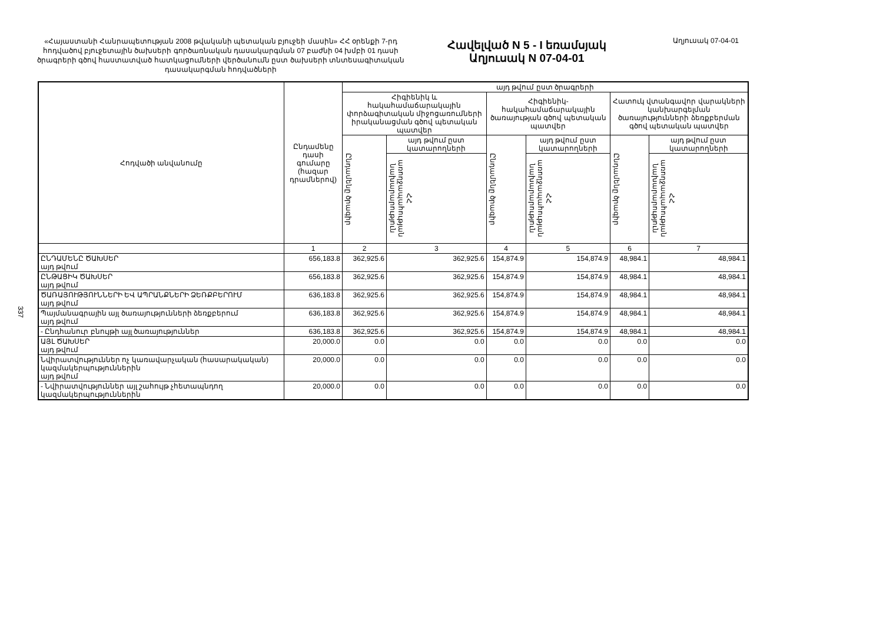«Հայաստանի Հանրապետության 2008 թվականի պետական բյուջեի մասին» ՀՀ օրենքի 7-րդ հոդվածով բյուջետային ծախսերի գործառնական դասակարգման 07 բաժնի 04 խմբի 01 դասի ծրագրերի գծով հաստատված հատկացումների վերծանումն ըստ ծախսերի տնտեսագիտական դասակարգման հոդվածների
Հավելված N 5 - I եռամսյակ
Աղյուսակ N 07-04-01
Աղյուսակ 07-04-01
337
| Հոդվածի անվանումը | Ընդամենը դասի գումարը (հազար դրամներով) | այդ թվում ըստ ծրագրերի | | | | | |
| --- | --- | --- | --- | --- | --- | --- | --- |
| | | Հիգիենիկ և հակահամաճարակային փորձագիտական միջոցառումների իրականացման գծով պետական պատվեր | | Հիգիենիկ-հակահամաճարակային ծառայության գծով պետական պատվեր | | Հատուկ վտանգավոր վարակների կանխարգելման ծառայությունների ձեռքբերման գծով պետական պատվեր | |
| | | Ընդամենը ծրագիր | այդ թվում ըստ կատարողների | Ընդամենը ծրագիր | այդ թվում ըստ կատարողների | Ընդամենը ծրագիր | այդ թվում ըստ կատարողների |
| | | | ՀՀ առողջապահության նախարարություն | | ՀՀ առողջապահության նախարարություն | | ՀՀ առողջապահության նախարարություն |
| | 1 | 2 | 3 | 4 | 5 | 6 | 7 |
| ԸՆԴԱՄԵՆԸ ԾԱԽՍԵՐ այդ թվում | 656,183.8 | 362,925.6 | 362,925.6 | 154,874.9 | 154,874.9 | 48,984.1 | 48,984.1 |
| ԸՆԹԱՑԻԿ ԾԱԽՍԵՐ այդ թվում | 656,183.8 | 362,925.6 | 362,925.6 | 154,874.9 | 154,874.9 | 48,984.1 | 48,984.1 |
| ԾԱՌԱՅՈՒԹՅՈՒՆՆԵՐԻ ԵՎ ԱՊՐԱՆՔՆԵՐԻ ՁԵՌՔԲԵՐՈՒՄ այդ թվում | 636,183.8 | 362,925.6 | 362,925.6 | 154,874.9 | 154,874.9 | 48,984.1 | 48,984.1 |
| Պայմանագրային այլ ծառայությունների ձեռքբերում այդ թվում | 636,183.8 | 362,925.6 | 362,925.6 | 154,874.9 | 154,874.9 | 48,984.1 | 48,984.1 |
| - Ընդհանուր բնույթի այլ ծառայություններ | 636,183.8 | 362,925.6 | 362,925.6 | 154,874.9 | 154,874.9 | 48,984.1 | 48,984.1 |
| ԱՅԼ ԾԱԽՍԵՐ այդ թվում | 20,000.0 | 0.0 | 0.0 | 0.0 | 0.0 | 0.0 | 0.0 |
| Նվիրատվություններ ոչ կառավարչական (հասարակական) կազմակերպություններին այդ թվում | 20,000.0 | 0.0 | 0.0 | 0.0 | 0.0 | 0.0 | 0.0 |
| - Նվիրատվություններ այլ շահույթ չհետապնդող կազմակերպություններին | 20,000.0 | 0.0 | 0.0 | 0.0 | 0.0 | 0.0 | 0.0 |